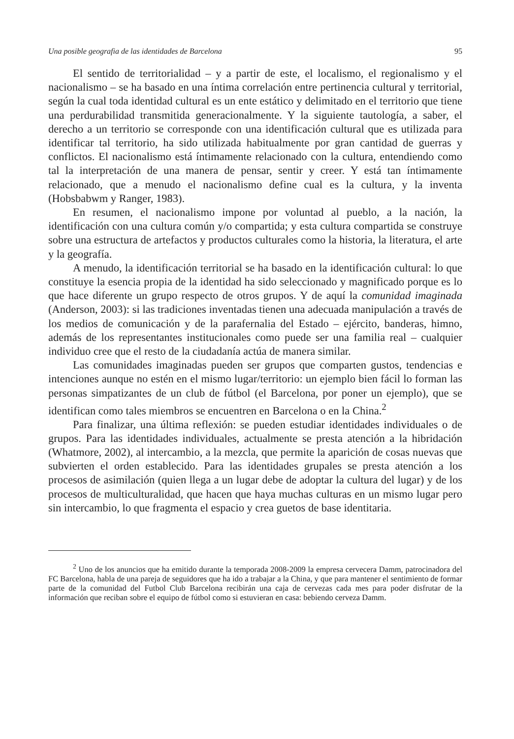Una posible geografia de las identidades de Barcelona 95
El sentido de territorialidad – y a partir de este, el localismo, el regionalismo y el nacionalismo – se ha basado en una íntima correlación entre pertinencia cultural y territorial, según la cual toda identidad cultural es un ente estático y delimitado en el territorio que tiene una perdurabilidad transmitida generacionalmente. Y la siguiente tautología, a saber, el derecho a un territorio se corresponde con una identificación cultural que es utilizada para identificar tal territorio, ha sido utilizada habitualmente por gran cantidad de guerras y conflictos. El nacionalismo está íntimamente relacionado con la cultura, entendiendo como tal la interpretación de una manera de pensar, sentir y creer. Y está tan íntimamente relacionado, que a menudo el nacionalismo define cual es la cultura, y la inventa (Hobsbabwm y Ranger, 1983).
En resumen, el nacionalismo impone por voluntad al pueblo, a la nación, la identificación con una cultura común y/o compartida; y esta cultura compartida se construye sobre una estructura de artefactos y productos culturales como la historia, la literatura, el arte y la geografía.
A menudo, la identificación territorial se ha basado en la identificación cultural: lo que constituye la esencia propia de la identidad ha sido seleccionado y magnificado porque es lo que hace diferente un grupo respecto de otros grupos. Y de aquí la comunidad imaginada (Anderson, 2003): si las tradiciones inventadas tienen una adecuada manipulación a través de los medios de comunicación y de la parafernalia del Estado – ejército, banderas, himno, además de los representantes institucionales como puede ser una familia real – cualquier individuo cree que el resto de la ciudadanía actúa de manera similar.
Las comunidades imaginadas pueden ser grupos que comparten gustos, tendencias e intenciones aunque no estén en el mismo lugar/territorio: un ejemplo bien fácil lo forman las personas simpatizantes de un club de fútbol (el Barcelona, por poner un ejemplo), que se identifican como tales miembros se encuentren en Barcelona o en la China.<sup>2</sup>
Para finalizar, una última reflexión: se pueden estudiar identidades individuales o de grupos. Para las identidades individuales, actualmente se presta atención a la hibridación (Whatmore, 2002), al intercambio, a la mezcla, que permite la aparición de cosas nuevas que subvierten el orden establecido. Para las identidades grupales se presta atención a los procesos de asimilación (quien llega a un lugar debe de adoptar la cultura del lugar) y de los procesos de multiculturalidad, que hacen que haya muchas culturas en un mismo lugar pero sin intercambio, lo que fragmenta el espacio y crea guetos de base identitaria.
<sup>2</sup> Uno de los anuncios que ha emitido durante la temporada 2008-2009 la empresa cervecera Damm, patrocinadora del FC Barcelona, habla de una pareja de seguidores que ha ido a trabajar a la China, y que para mantener el sentimiento de formar parte de la comunidad del Futbol Club Barcelona recibirán una caja de cervezas cada mes para poder disfrutar de la información que reciban sobre el equipo de fútbol como si estuvieran en casa: bebiendo cerveza Damm.